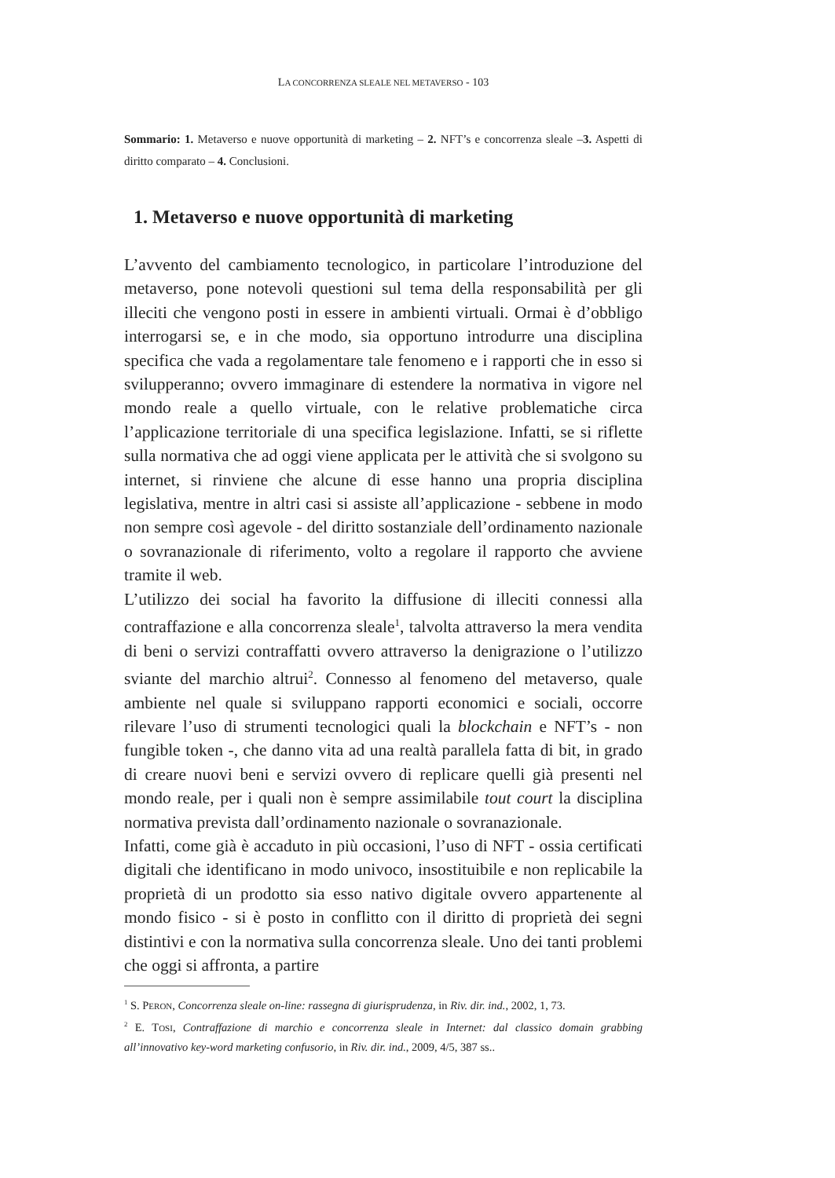LA CONCORRENZA SLEALE NEL METAVERSO - 103
Sommario: 1. Metaverso e nuove opportunità di marketing – 2. NFT’s e concorrenza sleale –3. Aspetti di diritto comparato – 4. Conclusioni.
1. Metaverso e nuove opportunità di marketing
L’avvento del cambiamento tecnologico, in particolare l’introduzione del metaverso, pone notevoli questioni sul tema della responsabilità per gli illeciti che vengono posti in essere in ambienti virtuali. Ormai è d’obbligo interrogarsi se, e in che modo, sia opportuno introdurre una disciplina specifica che vada a regolamentare tale fenomeno e i rapporti che in esso si svilupperanno; ovvero immaginare di estendere la normativa in vigore nel mondo reale a quello virtuale, con le relative problematiche circa l’applicazione territoriale di una specifica legislazione. Infatti, se si riflette sulla normativa che ad oggi viene applicata per le attività che si svolgono su internet, si rinviene che alcune di esse hanno una propria disciplina legislativa, mentre in altri casi si assiste all’applicazione - sebbene in modo non sempre così agevole - del diritto sostanziale dell’ordinamento nazionale o sovranazionale di riferimento, volto a regolare il rapporto che avviene tramite il web.
L’utilizzo dei social ha favorito la diffusione di illeciti connessi alla contraffazione e alla concorrenza sleale<sup>1</sup>, talvolta attraverso la mera vendita di beni o servizi contraffatti ovvero attraverso la denigrazione o l’utilizzo sviante del marchio altrui<sup>2</sup>. Connesso al fenomeno del metaverso, quale ambiente nel quale si sviluppano rapporti economici e sociali, occorre rilevare l’uso di strumenti tecnologici quali la blockchain e NFT’s - non fungible token -, che danno vita ad una realtà parallela fatta di bit, in grado di creare nuovi beni e servizi ovvero di replicare quelli già presenti nel mondo reale, per i quali non è sempre assimilabile tout court la disciplina normativa prevista dall’ordinamento nazionale o sovranazionale.
Infatti, come già è accaduto in più occasioni, l’uso di NFT - ossia certificati digitali che identificano in modo univoco, insostituibile e non replicabile la proprietà di un prodotto sia esso nativo digitale ovvero appartenente al mondo fisico - si è posto in conflitto con il diritto di proprietà dei segni distintivi e con la normativa sulla concorrenza sleale. Uno dei tanti problemi che oggi si affronta, a partire
<sup>1</sup> S. PERON, Concorrenza sleale on-line: rassegna di giurisprudenza, in Riv. dir. ind., 2002, 1, 73.
<sup>2</sup> E. TOSI, Contraffazione di marchio e concorrenza sleale in Internet: dal classico domain grabbing all’innovativo key-word marketing confusorio, in Riv. dir. ind., 2009, 4/5, 387 ss..